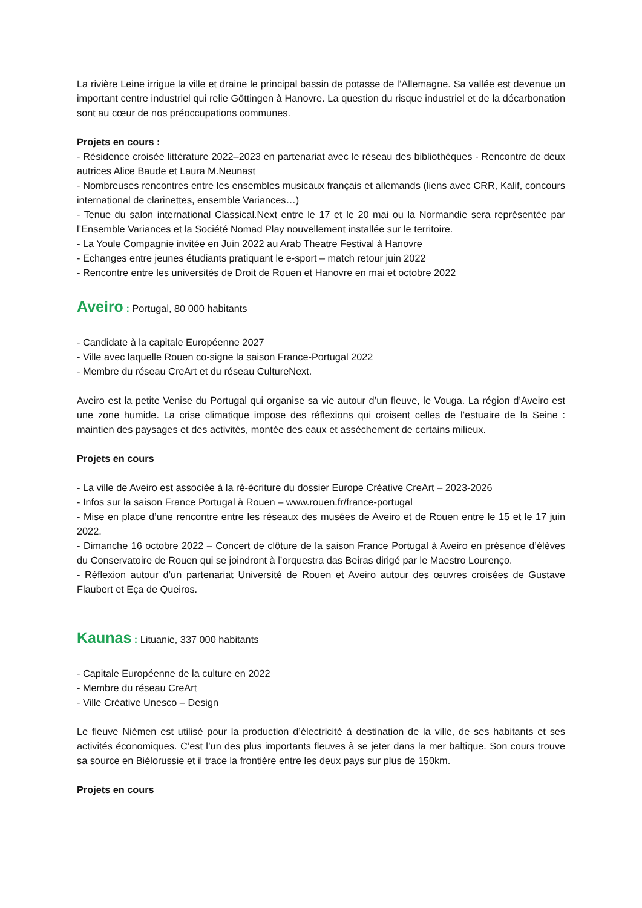La rivière Leine irrigue la ville et draine le principal bassin de potasse de l’Allemagne. Sa vallée est devenue un important centre industriel qui relie Göttingen à Hanovre. La question du risque industriel et de la décarbonation sont au cœur de nos préoccupations communes.
Projets en cours :
- Résidence croisée littérature 2022–2023 en partenariat avec le réseau des bibliothèques - Rencontre de deux autrices Alice Baude et Laura M.Neunast
- Nombreuses rencontres entre les ensembles musicaux français et allemands (liens avec CRR, Kalif, concours international de clarinettes, ensemble Variances…)
- Tenue du salon international Classical.Next entre le 17 et le 20 mai ou la Normandie sera représentée par l’Ensemble Variances et la Société Nomad Play nouvellement installée sur le territoire.
- La Youle Compagnie invitée en Juin 2022 au Arab Theatre Festival à Hanovre
- Echanges entre jeunes étudiants pratiquant le e-sport – match retour juin 2022
- Rencontre entre les universités de Droit de Rouen et Hanovre en mai et octobre 2022
Aveiro : Portugal, 80 000 habitants
- Candidate à la capitale Européenne 2027
- Ville avec laquelle Rouen co-signe la saison France-Portugal 2022
- Membre du réseau CreArt et du réseau CultureNext.
Aveiro est la petite Venise du Portugal qui organise sa vie autour d’un fleuve, le Vouga. La région d’Aveiro est une zone humide. La crise climatique impose des réflexions qui croisent celles de l’estuaire de la Seine : maintien des paysages et des activités, montée des eaux et assèchement de certains milieux.
Projets en cours
- La ville de Aveiro est associée à la ré-écriture du dossier Europe Créative CreArt – 2023-2026
- Infos sur la saison France Portugal à Rouen – www.rouen.fr/france-portugal
- Mise en place d’une rencontre entre les réseaux des musées de Aveiro et de Rouen entre le 15 et le 17 juin 2022.
- Dimanche 16 octobre 2022 – Concert de clôture de la saison France Portugal à Aveiro en présence d’élèves du Conservatoire de Rouen qui se joindront à l’orquestra das Beiras dirigé par le Maestro Lourenço.
- Réflexion autour d’un partenariat Université de Rouen et Aveiro autour des œuvres croisées de Gustave Flaubert et Eça de Queiros.
Kaunas : Lituanie, 337 000 habitants
- Capitale Européenne de la culture en 2022
- Membre du réseau CreArt
- Ville Créative Unesco – Design
Le fleuve Niémen est utilisé pour la production d’électricité à destination de la ville, de ses habitants et ses activités économiques. C’est l’un des plus importants fleuves à se jeter dans la mer baltique. Son cours trouve sa source en Biélorussie et il trace la frontière entre les deux pays sur plus de 150km.
Projets en cours